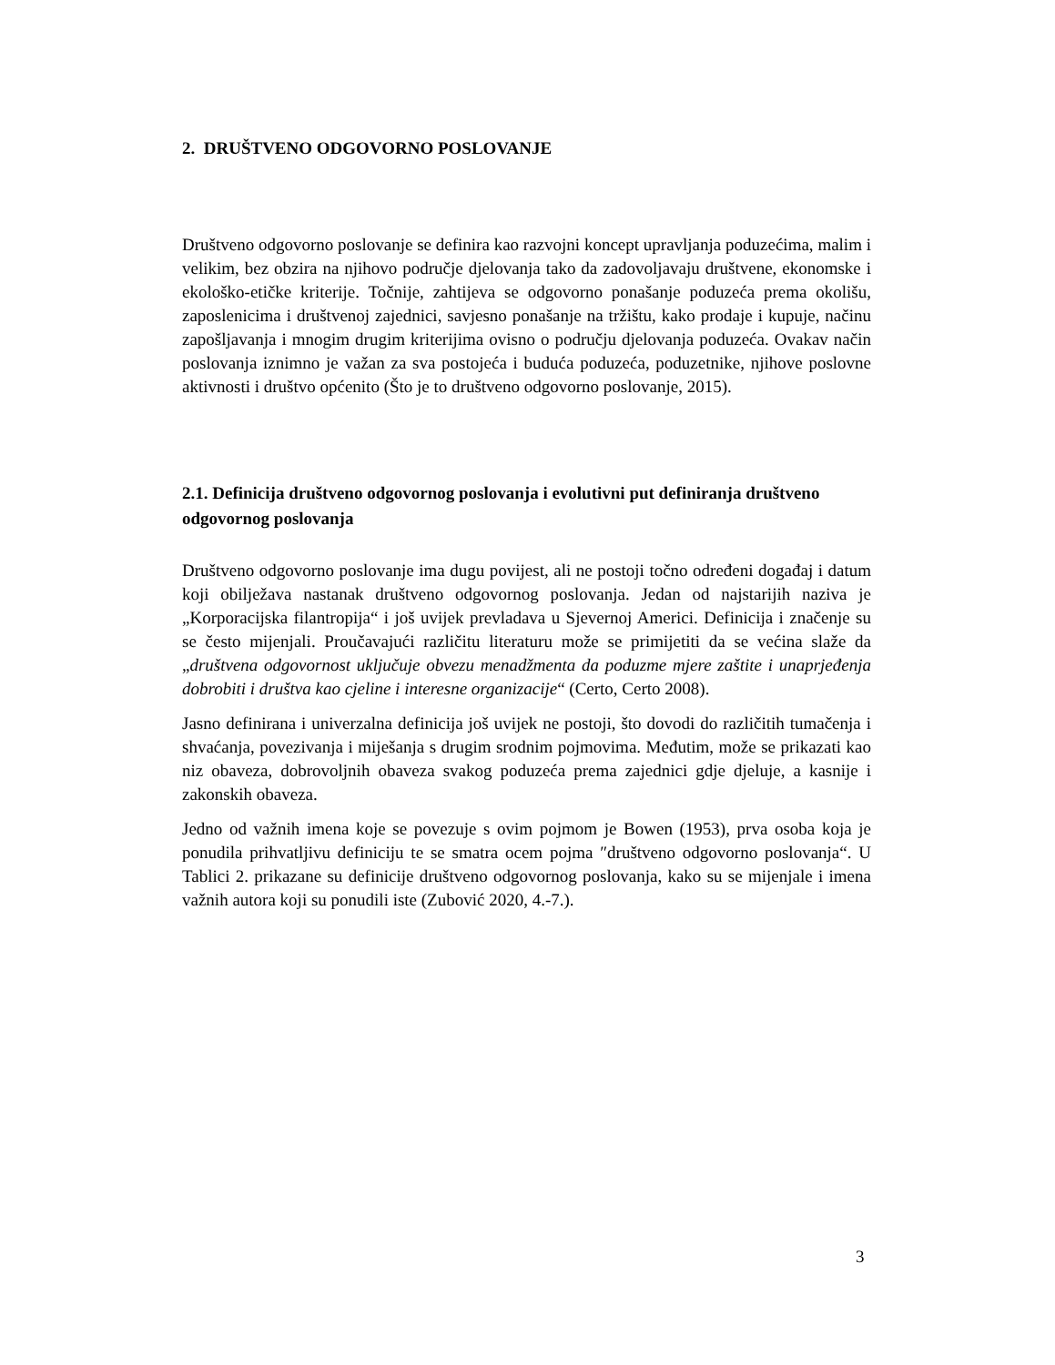2. DRUŠTVENO ODGOVORNO POSLOVANJE
Društveno odgovorno poslovanje se definira kao razvojni koncept upravljanja poduzećima, malim i velikim, bez obzira na njihovo područje djelovanja tako da zadovoljavaju društvene, ekonomske i ekološko-etičke kriterije. Točnije, zahtijeva se odgovorno ponašanje poduzeća prema okolišu, zaposlenicima i društvenoj zajednici, savjesno ponašanje na tržištu, kako prodaje i kupuje, načinu zapošljavanja i mnogim drugim kriterijima ovisno o području djelovanja poduzeća. Ovakav način poslovanja iznimno je važan za sva postojeća i buduća poduzeća, poduzetnike, njihove poslovne aktivnosti i društvo općenito (Što je to društveno odgovorno poslovanje, 2015).
2.1. Definicija društveno odgovornog poslovanja i evolutivni put definiranja društveno odgovornog poslovanja
Društveno odgovorno poslovanje ima dugu povijest, ali ne postoji točno određeni događaj i datum koji obilježava nastanak društveno odgovornog poslovanja. Jedan od najstarijih naziva je „Korporacijska filantropija“ i još uvijek prevladava u Sjevernoj Americi. Definicija i značenje su se često mijenjali. Proučavajući različitu literaturu može se primijetiti da se većina slaže da „društvena odgovornost uključuje obvezu menadžmenta da poduzme mjere zaštite i unaprjeđenja dobrobiti i društva kao cjeline i interesne organizacije“ (Certo, Certo 2008).
Jasno definirana i univerzalna definicija još uvijek ne postoji, što dovodi do različitih tumačenja i shvaćanja, povezivanja i miješanja s drugim srodnim pojmovima. Međutim, može se prikazati kao niz obaveza, dobrovoljnih obaveza svakog poduzeća prema zajednici gdje djeluje, a kasnije i zakonskih obaveza.
Jedno od važnih imena koje se povezuje s ovim pojmom je Bowen (1953), prva osoba koja je ponudila prihvatljivu definiciju te se smatra ocem pojma ″društveno odgovorno poslovanja“. U Tablici 2. prikazane su definicije društveno odgovornog poslovanja, kako su se mijenjale i imena važnih autora koji su ponudili iste (Zubović 2020, 4.-7.).
3